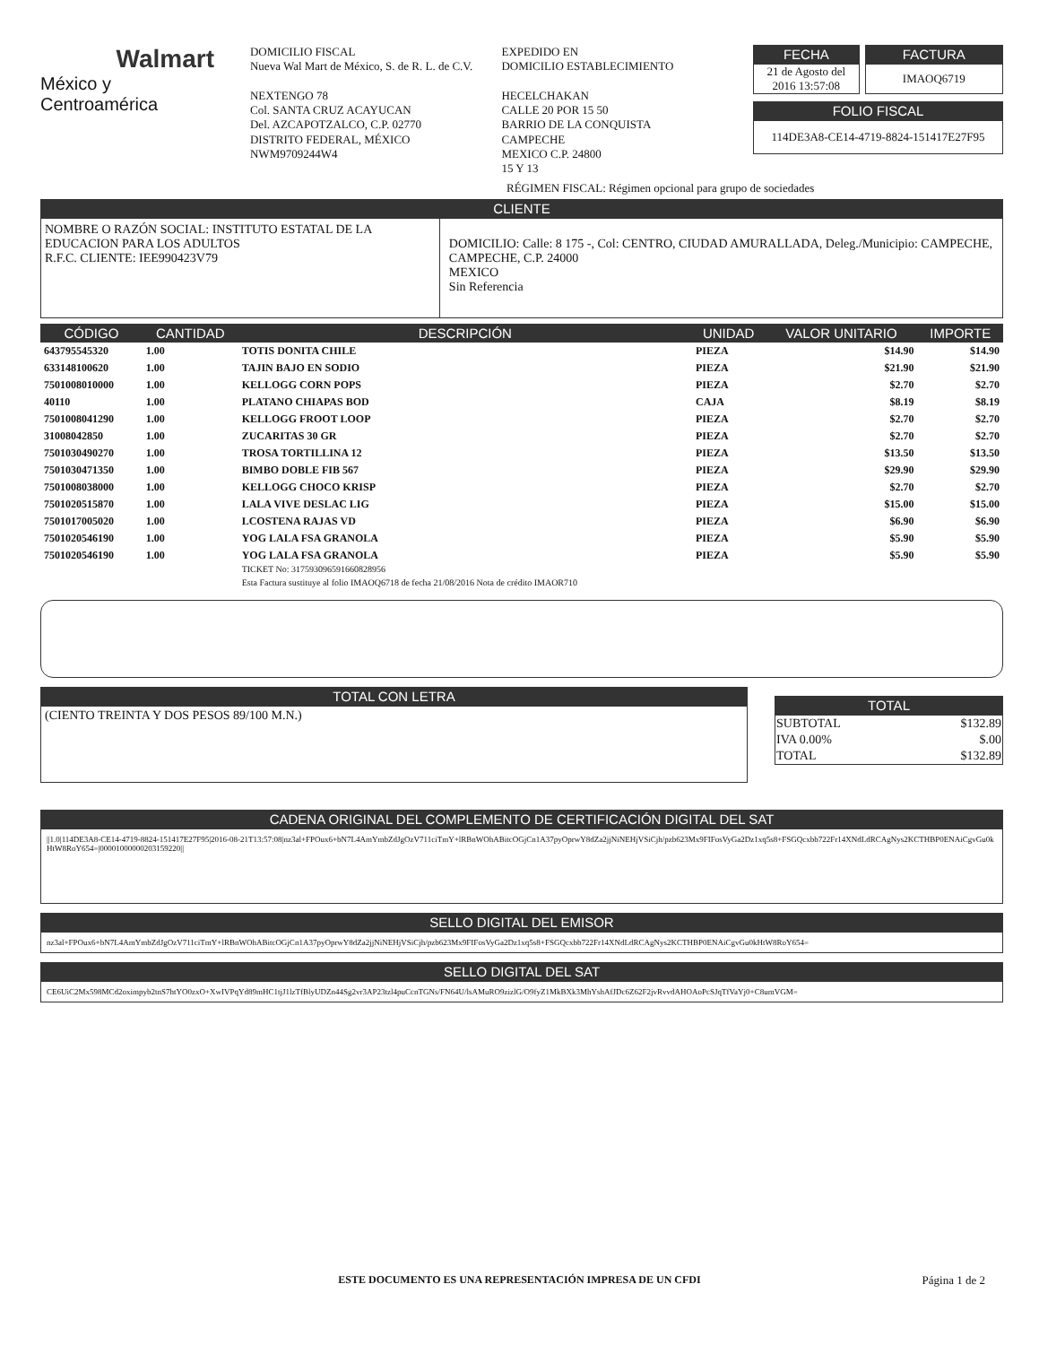Walmart
México y Centroamérica
DOMICILIO FISCAL
Nueva Wal Mart de México, S. de R. L. de C.V.
NEXTENGO 78
Col. SANTA CRUZ ACAYUCAN
Del. AZCAPOTZALCO, C.P. 02770
DISTRITO FEDERAL, MÉXICO
NWM9709244W4
EXPEDIDO EN
DOMICILIO ESTABLECIMIENTO
HECELCHAKAN
CALLE 20 POR 15 50
BARRIO DE LA CONQUISTA
CAMPECHE
MEXICO C.P. 24800
15 Y 13
FECHA
21 de Agosto del 2016 13:57:08
FACTURA
IMAOQ6719
FOLIO FISCAL
114DE3A8-CE14-4719-8824-151417E27F95
RÉGIMEN FISCAL: Régimen opcional para grupo de sociedades
CLIENTE
NOMBRE O RAZÓN SOCIAL: INSTITUTO ESTATAL DE LA EDUCACION PARA LOS ADULTOS
R.F.C. CLIENTE: IEE990423V79
DOMICILIO: Calle: 8 175 -, Col: CENTRO, CIUDAD AMURALLADA, Deleg./Municipio: CAMPECHE, CAMPECHE, C.P. 24000
MEXICO
Sin Referencia
| CÓDIGO | CANTIDAD | DESCRIPCIÓN | UNIDAD | VALOR UNITARIO | IMPORTE |
| --- | --- | --- | --- | --- | --- |
| 643795545320 | 1.00 | TOTIS DONITA CHILE | PIEZA | $14.90 | $14.90 |
| 633148100620 | 1.00 | TAJIN BAJO EN SODIO | PIEZA | $21.90 | $21.90 |
| 7501008010000 | 1.00 | KELLOGG CORN POPS | PIEZA | $2.70 | $2.70 |
| 40110 | 1.00 | PLATANO CHIAPAS BOD | CAJA | $8.19 | $8.19 |
| 7501008041290 | 1.00 | KELLOGG FROOT LOOP | PIEZA | $2.70 | $2.70 |
| 31008042850 | 1.00 | ZUCARITAS 30 GR | PIEZA | $2.70 | $2.70 |
| 7501030490270 | 1.00 | TROSA TORTILLINA 12 | PIEZA | $13.50 | $13.50 |
| 7501030471350 | 1.00 | BIMBO DOBLE FIB 567 | PIEZA | $29.90 | $29.90 |
| 7501008038000 | 1.00 | KELLOGG CHOCO KRISP | PIEZA | $2.70 | $2.70 |
| 7501020515870 | 1.00 | LALA VIVE DESLAC LIG | PIEZA | $15.00 | $15.00 |
| 7501017005020 | 1.00 | LCOSTENA RAJAS VD | PIEZA | $6.90 | $6.90 |
| 7501020546190 | 1.00 | YOG LALA FSA GRANOLA | PIEZA | $5.90 | $5.90 |
| 7501020546190 | 1.00 | YOG LALA FSA GRANOLA TICKET No: 317593096591660828956 Esta Factura sustituye al folio IMAOQ6718 de fecha 21/08/2016 Nota de crédito IMAOR710 | PIEZA | $5.90 | $5.90 |
TOTAL CON LETRA
(CIENTO TREINTA Y DOS PESOS 89/100 M.N.)
TOTAL
| SUBTOTAL | $132.89 |
| IVA 0.00% | $.00 |
| TOTAL | $132.89 |
CADENA ORIGINAL DEL COMPLEMENTO DE CERTIFICACIÓN DIGITAL DEL SAT
||1.0|114DE3A8-CE14-4719-8824-151417E27F95|2016-08-21T13:57:08|nz3al+FPOux6+bN7L4AmYmbZdJgOzV711ciTmY+lRBnWOhABitcOGjCn1A37pyOprwY8dZa2jjNiNEHjVSiCjh/pzb623Mx9FIFosVyGa2Dz1xq5s8+FSGQcxbb722Fr14XNdLdRCAgNys2KCTHBP0ENAiCgvGu0kHtW8RoY654=|00001000000203159220||
SELLO DIGITAL DEL EMISOR
nz3al+FPOux6+bN7L4AmYmbZdJgOzV711ciTmY+lRBnWOhABitcOGjCn1A37pyOprwY8dZa2jjNiNEHjVSiCjh/pzb623Mx9FIFosVyGa2Dz1xq5s8+FSGQcxbb722Fr14XNdLdRCAgNys2KCTHBP0ENAiCgvGu0kHtW8RoY654=
SELLO DIGITAL DEL SAT
CE6UiC2Mx598MCd2oximpyb2tnS7htYO0zxO+XwIVPqYd89mHC1tjJ1lzTfBlyUDZn44Sg2vr3AP23tzl4puCcnTGNs/FN64U/lsAMuRO9zizlG/O9fyZ1MkBXk3MhYshAfJDc6Z62F2jvRvvdAHOAoPcSJqTfVaYj0+C8umVGM=
ESTE DOCUMENTO ES UNA REPRESENTACIÓN IMPRESA DE UN CFDI
Página 1 de 2